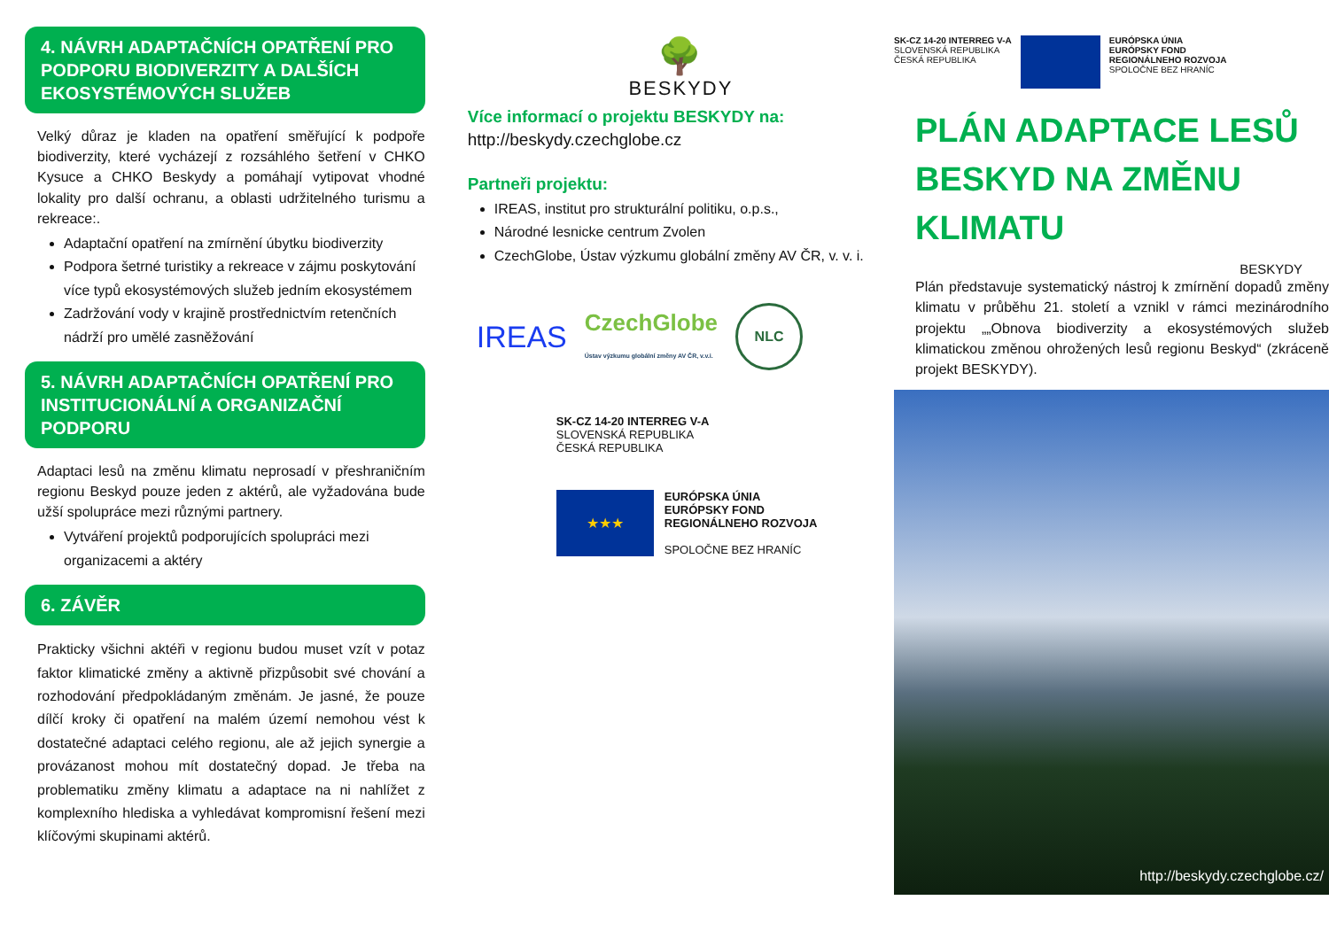4. NÁVRH ADAPTAČNÍCH OPATŘENÍ PRO PODPORU BIODIVERZITY A DALŠÍCH EKOSYSTÉMOVÝCH SLUŽEB
Velký důraz je kladen na opatření směřující k podpoře biodiverzity, které vycházejí z rozsáhlého šetření v CHKO Kysuce a CHKO Beskydy a pomáhají vytipovat vhodné lokality pro další ochranu, a oblasti udržitelného turismu a rekreace:.
Adaptační opatření na zmírnění úbytku biodiverzity
Podpora šetrné turistiky a rekreace v zájmu poskytování více typů ekosystémových služeb jedním ekosystémem
Zadržování vody v krajině prostřednictvím retenčních nádrží pro umělé zasněžování
5. NÁVRH ADAPTAČNÍCH OPATŘENÍ PRO INSTITUCIONÁLNÍ A ORGANIZAČNÍ PODPORU
Adaptaci lesů na změnu klimatu neprosadí v přeshraničním regionu Beskyd pouze jeden z aktérů, ale vyžadována bude užší spolupráce mezi různými partnery.
Vytváření projektů podporujících spolupráci mezi organizacemi a aktéry
6. ZÁVĚR
Prakticky všichni aktéři v regionu budou muset vzít v potaz faktor klimatické změny a aktivně přizpůsobit své chování a rozhodování předpokládaným změnám. Je jasné, že pouze dílčí kroky či opatření na malém území nemohou vést k dostatečné adaptaci celého regionu, ale až jejich synergie a provázanost mohou mít dostatečný dopad. Je třeba na problematiku změny klimatu a adaptace na ni nahlížet z komplexního hlediska a vyhledávat kompromisní řešení mezi klíčovými skupinami aktérů.
🌳
BESKYDY
Více informací o projektu BESKYDY na:
http://beskydy.czechglobe.cz
Partneři projektu:
IREAS, institut pro strukturální politiku, o.p.s.,
Národné lesnicke centrum Zvolen
CzechGlobe, Ústav výzkumu globální změny AV ČR, v. v. i.
IREAS CzechGlobe
Ústav výzkumu globální změny AV ČR, v.v.i. NLC
SK-CZ 14-20 INTERREG V-A
SLOVENSKÁ REPUBLIKA
ČESKÁ REPUBLIKA
★★★
EURÓPSKA ÚNIA
EURÓPSKY FOND
REGIONÁLNEHO ROZVOJA
SPOLOČNE BEZ HRANÍC
SK-CZ 14-20 INTERREG V-A
SLOVENSKÁ REPUBLIKA
ČESKÁ REPUBLIKA
EURÓPSKA ÚNIA
EURÓPSKY FOND
REGIONÁLNEHO ROZVOJA
SPOLOČNE BEZ HRANÍC
PLÁN ADAPTACE LESŮ BESKYD NA ZMĚNU KLIMATU
BESKYDY
Plán představuje systematický nástroj k zmírnění dopadů změny klimatu v průběhu 21. století a vznikl v rámci mezinárodního projektu „„Obnova biodiverzity a ekosystémových služeb klimatickou změnou ohrožených lesů regionu Beskyd“ (zkráceně projekt BESKYDY).
http://beskydy.czechglobe.cz/